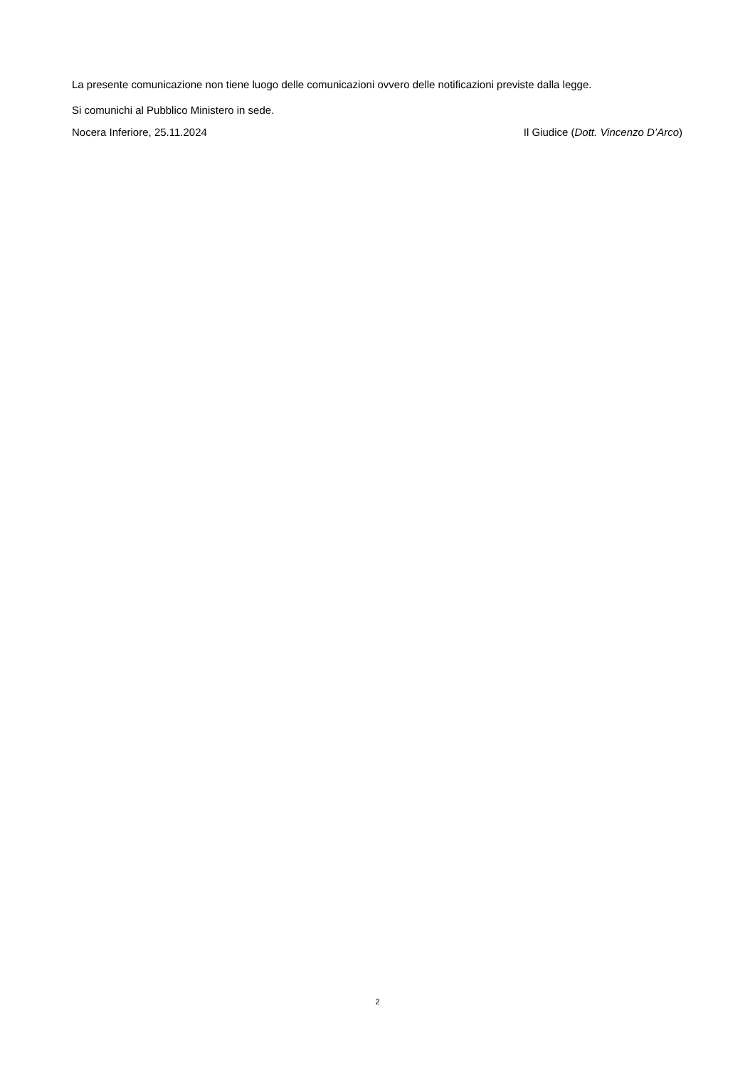La presente comunicazione non tiene luogo delle comunicazioni ovvero delle notificazioni previste dalla legge.
Si comunichi al Pubblico Ministero in sede.
Nocera Inferiore, 25.11.2024 Il Giudice (Dott. Vincenzo D’Arco)
2